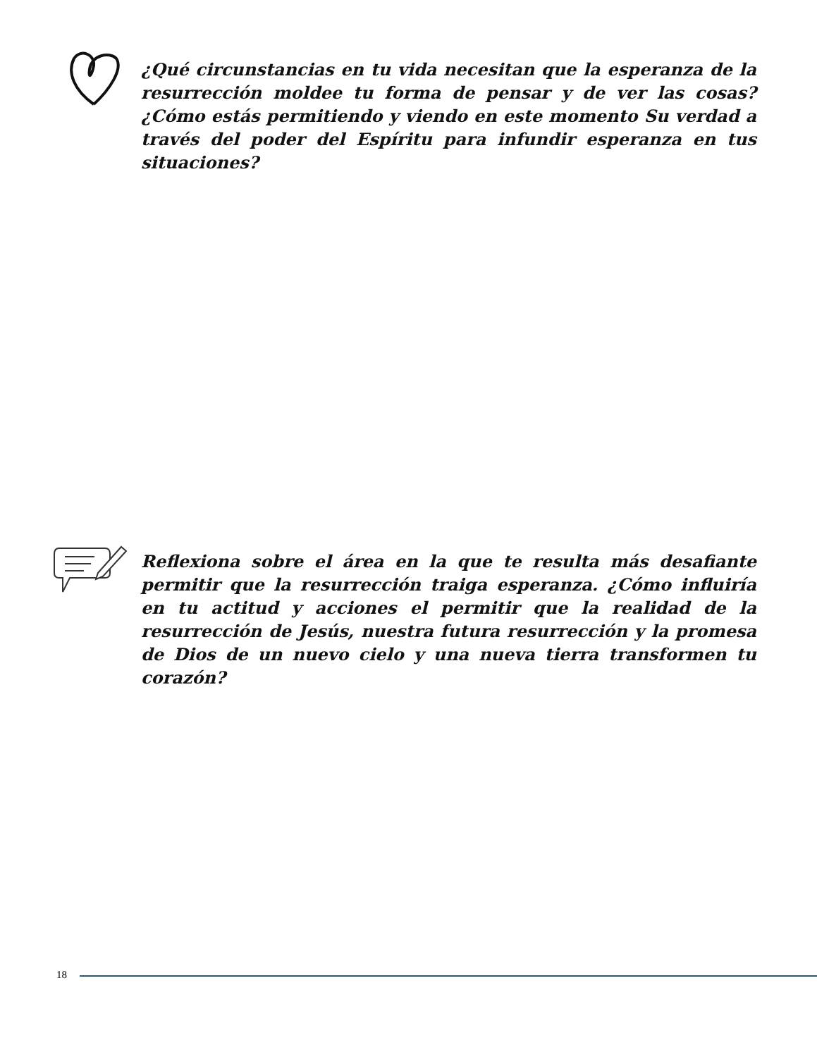¿Qué circunstancias en tu vida necesitan que la esperanza de la resurrección moldee tu forma de pensar y de ver las cosas? ¿Cómo estás permitiendo y viendo en este momento Su verdad a través del poder del Espíritu para infundir esperanza en tus situaciones?
Reflexiona sobre el área en la que te resulta más desafiante permitir que la resurrección traiga esperanza. ¿Cómo influiría en tu actitud y acciones el permitir que la realidad de la resurrección de Jesús, nuestra futura resurrección y la promesa de Dios de un nuevo cielo y una nueva tierra transformen tu corazón?
18